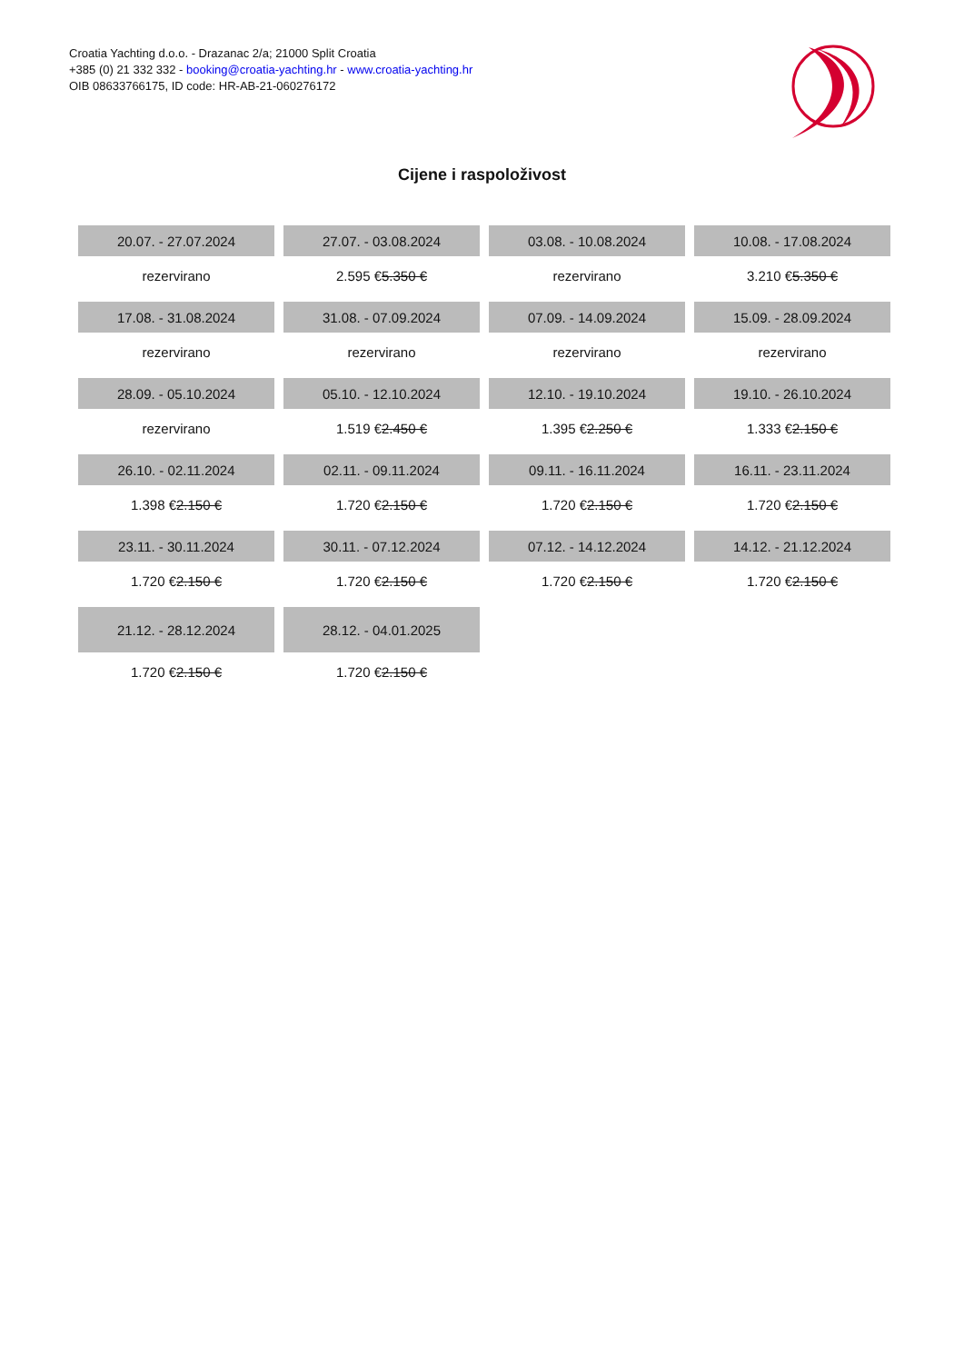Croatia Yachting d.o.o. - Drazanac 2/a; 21000 Split Croatia
+385 (0) 21 332 332 - booking@croatia-yachting.hr - www.croatia-yachting.hr
OIB 08633766175, ID code: HR-AB-21-060276172
Cijene i raspoloživost
| 20.07. - 27.07.2024 | 27.07. - 03.08.2024 | 03.08. - 10.08.2024 | 10.08. - 17.08.2024 |
| --- | --- | --- | --- |
| rezervirano | 2.595 € 5.350 € | rezervirano | 3.210 € 5.350 € |
| 17.08. - 31.08.2024 | 31.08. - 07.09.2024 | 07.09. - 14.09.2024 | 15.09. - 28.09.2024 |
| rezervirano | rezervirano | rezervirano | rezervirano |
| 28.09. - 05.10.2024 | 05.10. - 12.10.2024 | 12.10. - 19.10.2024 | 19.10. - 26.10.2024 |
| rezervirano | 1.519 € 2.450 € | 1.395 € 2.250 € | 1.333 € 2.150 € |
| 26.10. - 02.11.2024 | 02.11. - 09.11.2024 | 09.11. - 16.11.2024 | 16.11. - 23.11.2024 |
| 1.398 € 2.150 € | 1.720 € 2.150 € | 1.720 € 2.150 € | 1.720 € 2.150 € |
| 23.11. - 30.11.2024 | 30.11. - 07.12.2024 | 07.12. - 14.12.2024 | 14.12. - 21.12.2024 |
| 1.720 € 2.150 € | 1.720 € 2.150 € | 1.720 € 2.150 € | 1.720 € 2.150 € |
| 21.12. - 28.12.2024 | 28.12. - 04.01.2025 | | |
| 1.720 € 2.150 € | 1.720 € 2.150 € | | |